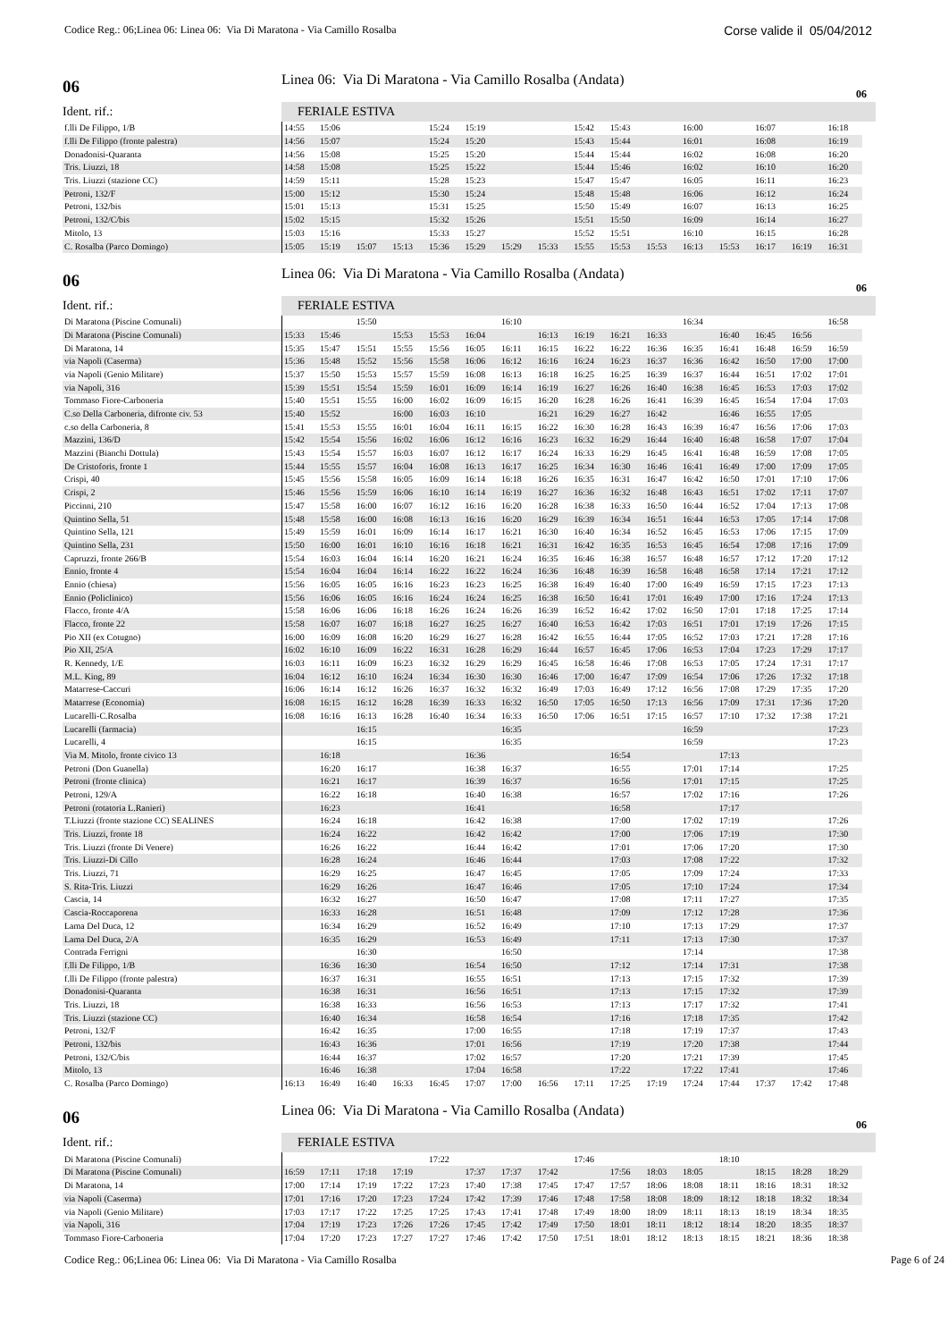Codice Reg.: 06;Linea 06: Linea 06: Via Di Maratona - Via Camillo Rosalba Corse valide il 05/04/2012
06
Linea 06: Via Di Maratona - Via Camillo Rosalba (Andata)
06
Ident. rif.: FERIALE ESTIVA
| f.lli De Filippo, 1/B | 14:55 | 15:06 | | | 15:24 | 15:19 | | | 15:42 | 15:43 | | 16:00 | | 16:07 | | 16:18 |
| f.lli De Filippo (fronte palestra) | 14:56 | 15:07 | | | 15:24 | 15:20 | | | 15:43 | 15:44 | | 16:01 | | 16:08 | | 16:19 |
| Donadonisi-Quaranta | 14:56 | 15:08 | | | 15:25 | 15:20 | | | 15:44 | 15:44 | | 16:02 | | 16:08 | | 16:20 |
| Tris. Liuzzi, 18 | 14:58 | 15:08 | | | 15:25 | 15:22 | | | 15:44 | 15:46 | | 16:02 | | 16:10 | | 16:20 |
| Tris. Liuzzi (stazione CC) | 14:59 | 15:11 | | | 15:28 | 15:23 | | | 15:47 | 15:47 | | 16:05 | | 16:11 | | 16:23 |
| Petroni, 132/F | 15:00 | 15:12 | | | 15:30 | 15:24 | | | 15:48 | 15:48 | | 16:06 | | 16:12 | | 16:24 |
| Petroni, 132/bis | 15:01 | 15:13 | | | 15:31 | 15:25 | | | 15:50 | 15:49 | | 16:07 | | 16:13 | | 16:25 |
| Petroni, 132/C/bis | 15:02 | 15:15 | | | 15:32 | 15:26 | | | 15:51 | 15:50 | | 16:09 | | 16:14 | | 16:27 |
| Mitolo, 13 | 15:03 | 15:16 | | | 15:33 | 15:27 | | | 15:52 | 15:51 | | 16:10 | | 16:15 | | 16:28 |
| C. Rosalba (Parco Domingo) | 15:05 | 15:19 | 15:07 | 15:13 | 15:36 | 15:29 | 15:29 | 15:33 | 15:55 | 15:53 | 15:53 | 16:13 | 15:53 | 16:17 | 16:19 | 16:31 |
06
Linea 06: Via Di Maratona - Via Camillo Rosalba (Andata)
06
Ident. rif.: FERIALE ESTIVA
| Di Maratona (Piscine Comunali) | | | 15:50 | | | | 16:10 | | | | | 16:34 | | | | 16:58 |
| Di Maratona (Piscine Comunali) | 15:33 | 15:46 | | 15:53 | 15:53 | 16:04 | | 16:13 | 16:19 | 16:21 | 16:33 | | 16:40 | 16:45 | 16:56 | |
| Di Maratona, 14 | 15:35 | 15:47 | 15:51 | 15:55 | 15:56 | 16:05 | 16:11 | 16:15 | 16:22 | 16:22 | 16:36 | 16:35 | 16:41 | 16:48 | 16:59 | 16:59 |
| via Napoli (Caserma) | 15:36 | 15:48 | 15:52 | 15:56 | 15:58 | 16:06 | 16:12 | 16:16 | 16:24 | 16:23 | 16:37 | 16:36 | 16:42 | 16:50 | 17:00 | 17:00 |
| via Napoli (Genio Militare) | 15:37 | 15:50 | 15:53 | 15:57 | 15:59 | 16:08 | 16:13 | 16:18 | 16:25 | 16:25 | 16:39 | 16:37 | 16:44 | 16:51 | 17:02 | 17:01 |
| via Napoli, 316 | 15:39 | 15:51 | 15:54 | 15:59 | 16:01 | 16:09 | 16:14 | 16:19 | 16:27 | 16:26 | 16:40 | 16:38 | 16:45 | 16:53 | 17:03 | 17:02 |
| Tommaso Fiore-Carboneria | 15:40 | 15:51 | 15:55 | 16:00 | 16:02 | 16:09 | 16:15 | 16:20 | 16:28 | 16:26 | 16:41 | 16:39 | 16:45 | 16:54 | 17:04 | 17:03 |
| C.so Della Carboneria, difronte civ. 53 | 15:40 | 15:52 | | 16:00 | 16:03 | 16:10 | | 16:21 | 16:29 | 16:27 | 16:42 | | 16:46 | 16:55 | 17:05 | |
| c.so della Carboneria, 8 | 15:41 | 15:53 | 15:55 | 16:01 | 16:04 | 16:11 | 16:15 | 16:22 | 16:30 | 16:28 | 16:43 | 16:39 | 16:47 | 16:56 | 17:06 | 17:03 |
| Mazzini, 136/D | 15:42 | 15:54 | 15:56 | 16:02 | 16:06 | 16:12 | 16:16 | 16:23 | 16:32 | 16:29 | 16:44 | 16:40 | 16:48 | 16:58 | 17:07 | 17:04 |
| Mazzini (Bianchi Dottula) | 15:43 | 15:54 | 15:57 | 16:03 | 16:07 | 16:12 | 16:17 | 16:24 | 16:33 | 16:29 | 16:45 | 16:41 | 16:48 | 16:59 | 17:08 | 17:05 |
| De Cristoforis, fronte 1 | 15:44 | 15:55 | 15:57 | 16:04 | 16:08 | 16:13 | 16:17 | 16:25 | 16:34 | 16:30 | 16:46 | 16:41 | 16:49 | 17:00 | 17:09 | 17:05 |
| Crispi, 40 | 15:45 | 15:56 | 15:58 | 16:05 | 16:09 | 16:14 | 16:18 | 16:26 | 16:35 | 16:31 | 16:47 | 16:42 | 16:50 | 17:01 | 17:10 | 17:06 |
| Crispi, 2 | 15:46 | 15:56 | 15:59 | 16:06 | 16:10 | 16:14 | 16:19 | 16:27 | 16:36 | 16:32 | 16:48 | 16:43 | 16:51 | 17:02 | 17:11 | 17:07 |
| Piccinni, 210 | 15:47 | 15:58 | 16:00 | 16:07 | 16:12 | 16:16 | 16:20 | 16:28 | 16:38 | 16:33 | 16:50 | 16:44 | 16:52 | 17:04 | 17:13 | 17:08 |
| Quintino Sella, 51 | 15:48 | 15:58 | 16:00 | 16:08 | 16:13 | 16:16 | 16:20 | 16:29 | 16:39 | 16:34 | 16:51 | 16:44 | 16:53 | 17:05 | 17:14 | 17:08 |
| Quintino Sella, 121 | 15:49 | 15:59 | 16:01 | 16:09 | 16:14 | 16:17 | 16:21 | 16:30 | 16:40 | 16:34 | 16:52 | 16:45 | 16:53 | 17:06 | 17:15 | 17:09 |
| Quintino Sella, 231 | 15:50 | 16:00 | 16:01 | 16:10 | 16:16 | 16:18 | 16:21 | 16:31 | 16:42 | 16:35 | 16:53 | 16:45 | 16:54 | 17:08 | 17:16 | 17:09 |
| Capruzzi, fronte 266/B | 15:54 | 16:03 | 16:04 | 16:14 | 16:20 | 16:21 | 16:24 | 16:35 | 16:46 | 16:38 | 16:57 | 16:48 | 16:57 | 17:12 | 17:20 | 17:12 |
| Ennio, fronte 4 | 15:54 | 16:04 | 16:04 | 16:14 | 16:22 | 16:22 | 16:24 | 16:36 | 16:48 | 16:39 | 16:58 | 16:48 | 16:58 | 17:14 | 17:21 | 17:12 |
| Ennio (chiesa) | 15:56 | 16:05 | 16:05 | 16:16 | 16:23 | 16:23 | 16:25 | 16:38 | 16:49 | 16:40 | 17:00 | 16:49 | 16:59 | 17:15 | 17:23 | 17:13 |
| Ennio (Policlinico) | 15:56 | 16:06 | 16:05 | 16:16 | 16:24 | 16:24 | 16:25 | 16:38 | 16:50 | 16:41 | 17:01 | 16:49 | 17:00 | 17:16 | 17:24 | 17:13 |
| Flacco, fronte 4/A | 15:58 | 16:06 | 16:06 | 16:18 | 16:26 | 16:24 | 16:26 | 16:39 | 16:52 | 16:42 | 17:02 | 16:50 | 17:01 | 17:18 | 17:25 | 17:14 |
| Flacco, fronte 22 | 15:58 | 16:07 | 16:07 | 16:18 | 16:27 | 16:25 | 16:27 | 16:40 | 16:53 | 16:42 | 17:03 | 16:51 | 17:01 | 17:19 | 17:26 | 17:15 |
| Pio XII (ex Cotugno) | 16:00 | 16:09 | 16:08 | 16:20 | 16:29 | 16:27 | 16:28 | 16:42 | 16:55 | 16:44 | 17:05 | 16:52 | 17:03 | 17:21 | 17:28 | 17:16 |
| Pio XII, 25/A | 16:02 | 16:10 | 16:09 | 16:22 | 16:31 | 16:28 | 16:29 | 16:44 | 16:57 | 16:45 | 17:06 | 16:53 | 17:04 | 17:23 | 17:29 | 17:17 |
| R. Kennedy, 1/E | 16:03 | 16:11 | 16:09 | 16:23 | 16:32 | 16:29 | 16:29 | 16:45 | 16:58 | 16:46 | 17:08 | 16:53 | 17:05 | 17:24 | 17:31 | 17:17 |
| M.L. King, 89 | 16:04 | 16:12 | 16:10 | 16:24 | 16:34 | 16:30 | 16:30 | 16:46 | 17:00 | 16:47 | 17:09 | 16:54 | 17:06 | 17:26 | 17:32 | 17:18 |
| Matarrese-Caccuri | 16:06 | 16:14 | 16:12 | 16:26 | 16:37 | 16:32 | 16:32 | 16:49 | 17:03 | 16:49 | 17:12 | 16:56 | 17:08 | 17:29 | 17:35 | 17:20 |
| Matarrese (Economia) | 16:08 | 16:15 | 16:12 | 16:28 | 16:39 | 16:33 | 16:32 | 16:50 | 17:05 | 16:50 | 17:13 | 16:56 | 17:09 | 17:31 | 17:36 | 17:20 |
| Lucarelli-C.Rosalba | 16:08 | 16:16 | 16:13 | 16:28 | 16:40 | 16:34 | 16:33 | 16:50 | 17:06 | 16:51 | 17:15 | 16:57 | 17:10 | 17:32 | 17:38 | 17:21 |
| Lucarelli (farmacia) | | | 16:15 | | | | 16:35 | | | | | 16:59 | | | | 17:23 |
| Lucarelli, 4 | | | 16:15 | | | | 16:35 | | | | | 16:59 | | | | 17:23 |
| Via M. Mitolo, fronte civico 13 | | 16:18 | | | | 16:36 | | | | 16:54 | | | 17:13 | | | |
| Petroni (Don Guanella) | | 16:20 | 16:17 | | | 16:38 | 16:37 | | | 16:55 | | 17:01 | 17:14 | | | 17:25 |
| Petroni (fronte clinica) | | 16:21 | 16:17 | | | 16:39 | 16:37 | | | 16:56 | | 17:01 | 17:15 | | | 17:25 |
| Petroni, 129/A | | 16:22 | 16:18 | | | 16:40 | 16:38 | | | 16:57 | | 17:02 | 17:16 | | | 17:26 |
| Petroni (rotatoria L.Ranieri) | | 16:23 | | | | 16:41 | | | | 16:58 | | | 17:17 | | | |
| T.Liuzzi (fronte stazione CC) SEALINES | | 16:24 | 16:18 | | | 16:42 | 16:38 | | | 17:00 | | 17:02 | 17:19 | | | 17:26 |
| Tris. Liuzzi, fronte 18 | | 16:24 | 16:22 | | | 16:42 | 16:42 | | | 17:00 | | 17:06 | 17:19 | | | 17:30 |
| Tris. Liuzzi (fronte Di Venere) | | 16:26 | 16:22 | | | 16:44 | 16:42 | | | 17:01 | | 17:06 | 17:20 | | | 17:30 |
| Tris. Liuzzi-Di Cillo | | 16:28 | 16:24 | | | 16:46 | 16:44 | | | 17:03 | | 17:08 | 17:22 | | | 17:32 |
| Tris. Liuzzi, 71 | | 16:29 | 16:25 | | | 16:47 | 16:45 | | | 17:05 | | 17:09 | 17:24 | | | 17:33 |
| S. Rita-Tris. Liuzzi | | 16:29 | 16:26 | | | 16:47 | 16:46 | | | 17:05 | | 17:10 | 17:24 | | | 17:34 |
| Cascia, 14 | | 16:32 | 16:27 | | | 16:50 | 16:47 | | | 17:08 | | 17:11 | 17:27 | | | 17:35 |
| Cascia-Roccaporena | | 16:33 | 16:28 | | | 16:51 | 16:48 | | | 17:09 | | 17:12 | 17:28 | | | 17:36 |
| Lama Del Duca, 12 | | 16:34 | 16:29 | | | 16:52 | 16:49 | | | 17:10 | | 17:13 | 17:29 | | | 17:37 |
| Lama Del Duca, 2/A | | 16:35 | 16:29 | | | 16:53 | 16:49 | | | 17:11 | | 17:13 | 17:30 | | | 17:37 |
| Contrada Ferrigni | | | 16:30 | | | | 16:50 | | | | | 17:14 | | | | 17:38 |
| f.lli De Filippo, 1/B | | 16:36 | 16:30 | | | 16:54 | 16:50 | | | 17:12 | | 17:14 | 17:31 | | | 17:38 |
| f.lli De Filippo (fronte palestra) | | 16:37 | 16:31 | | | 16:55 | 16:51 | | | 17:13 | | 17:15 | 17:32 | | | 17:39 |
| Donadonisi-Quaranta | | 16:38 | 16:31 | | | 16:56 | 16:51 | | | 17:13 | | 17:15 | 17:32 | | | 17:39 |
| Tris. Liuzzi, 18 | | 16:38 | 16:33 | | | 16:56 | 16:53 | | | 17:13 | | 17:17 | 17:32 | | | 17:41 |
| Tris. Liuzzi (stazione CC) | | 16:40 | 16:34 | | | 16:58 | 16:54 | | | 17:16 | | 17:18 | 17:35 | | | 17:42 |
| Petroni, 132/F | | 16:42 | 16:35 | | | 17:00 | 16:55 | | | 17:18 | | 17:19 | 17:37 | | | 17:43 |
| Petroni, 132/bis | | 16:43 | 16:36 | | | 17:01 | 16:56 | | | 17:19 | | 17:20 | 17:38 | | | 17:44 |
| Petroni, 132/C/bis | | 16:44 | 16:37 | | | 17:02 | 16:57 | | | 17:20 | | 17:21 | 17:39 | | | 17:45 |
| Mitolo, 13 | | 16:46 | 16:38 | | | 17:04 | 16:58 | | | 17:22 | | 17:22 | 17:41 | | | 17:46 |
| C. Rosalba (Parco Domingo) | 16:13 | 16:49 | 16:40 | 16:33 | 16:45 | 17:07 | 17:00 | 16:56 | 17:11 | 17:25 | 17:19 | 17:24 | 17:44 | 17:37 | 17:42 | 17:48 |
06
Linea 06: Via Di Maratona - Via Camillo Rosalba (Andata)
06
Ident. rif.: FERIALE ESTIVA
| Di Maratona (Piscine Comunali) | | | | | 17:22 | | | | 17:46 | | | | 18:10 | | | |
| Di Maratona (Piscine Comunali) | 16:59 | 17:11 | 17:18 | 17:19 | | 17:37 | 17:37 | 17:42 | | 17:56 | 18:03 | 18:05 | | 18:15 | 18:28 | 18:29 |
| Di Maratona, 14 | 17:00 | 17:14 | 17:19 | 17:22 | 17:23 | 17:40 | 17:38 | 17:45 | 17:47 | 17:57 | 18:06 | 18:08 | 18:11 | 18:16 | 18:31 | 18:32 |
| via Napoli (Caserma) | 17:01 | 17:16 | 17:20 | 17:23 | 17:24 | 17:42 | 17:39 | 17:46 | 17:48 | 17:58 | 18:08 | 18:09 | 18:12 | 18:18 | 18:32 | 18:34 |
| via Napoli (Genio Militare) | 17:03 | 17:17 | 17:22 | 17:25 | 17:25 | 17:43 | 17:41 | 17:48 | 17:49 | 18:00 | 18:09 | 18:11 | 18:13 | 18:19 | 18:34 | 18:35 |
| via Napoli, 316 | 17:04 | 17:19 | 17:23 | 17:26 | 17:26 | 17:45 | 17:42 | 17:49 | 17:50 | 18:01 | 18:11 | 18:12 | 18:14 | 18:20 | 18:35 | 18:37 |
| Tommaso Fiore-Carboneria | 17:04 | 17:20 | 17:23 | 17:27 | 17:27 | 17:46 | 17:42 | 17:50 | 17:51 | 18:01 | 18:12 | 18:13 | 18:15 | 18:21 | 18:36 | 18:38 |
Codice Reg.: 06;Linea 06: Linea 06: Via Di Maratona - Via Camillo Rosalba Page 6 of 24